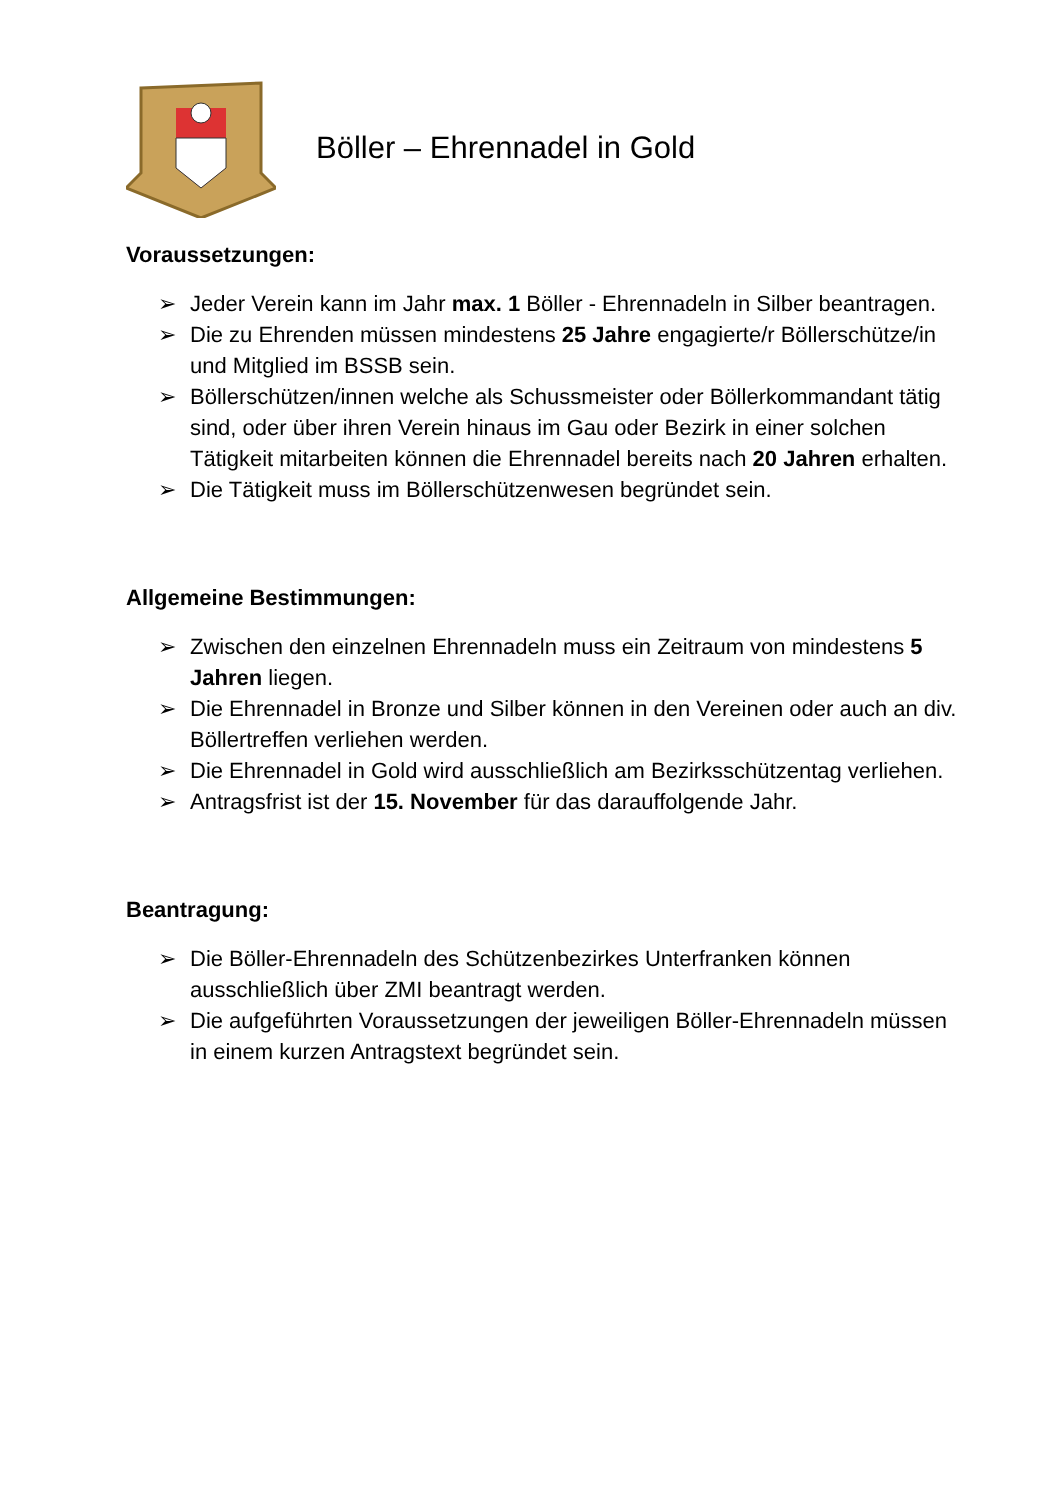Böller – Ehrennadel in Gold
Voraussetzungen:
➢ Jeder Verein kann im Jahr max. 1 Böller - Ehrennadeln in Silber beantragen.
➢ Die zu Ehrenden müssen mindestens 25 Jahre engagierte/r Böllerschütze/in und Mitglied im BSSB sein.
➢ Böllerschützen/innen welche als Schussmeister oder Böllerkommandant tätig sind, oder über ihren Verein hinaus im Gau oder Bezirk in einer solchen Tätigkeit mitarbeiten können die Ehrennadel bereits nach 20 Jahren erhalten.
➢ Die Tätigkeit muss im Böllerschützenwesen begründet sein.
Allgemeine Bestimmungen:
➢ Zwischen den einzelnen Ehrennadeln muss ein Zeitraum von mindestens 5 Jahren liegen.
➢ Die Ehrennadel in Bronze und Silber können in den Vereinen oder auch an div. Böllertreffen verliehen werden.
➢ Die Ehrennadel in Gold wird ausschließlich am Bezirksschützentag verliehen.
➢ Antragsfrist ist der 15. November für das darauffolgende Jahr.
Beantragung:
➢ Die Böller-Ehrennadeln des Schützenbezirkes Unterfranken können ausschließlich über ZMI beantragt werden.
➢ Die aufgeführten Voraussetzungen der jeweiligen Böller-Ehrennadeln müssen in einem kurzen Antragstext begründet sein.